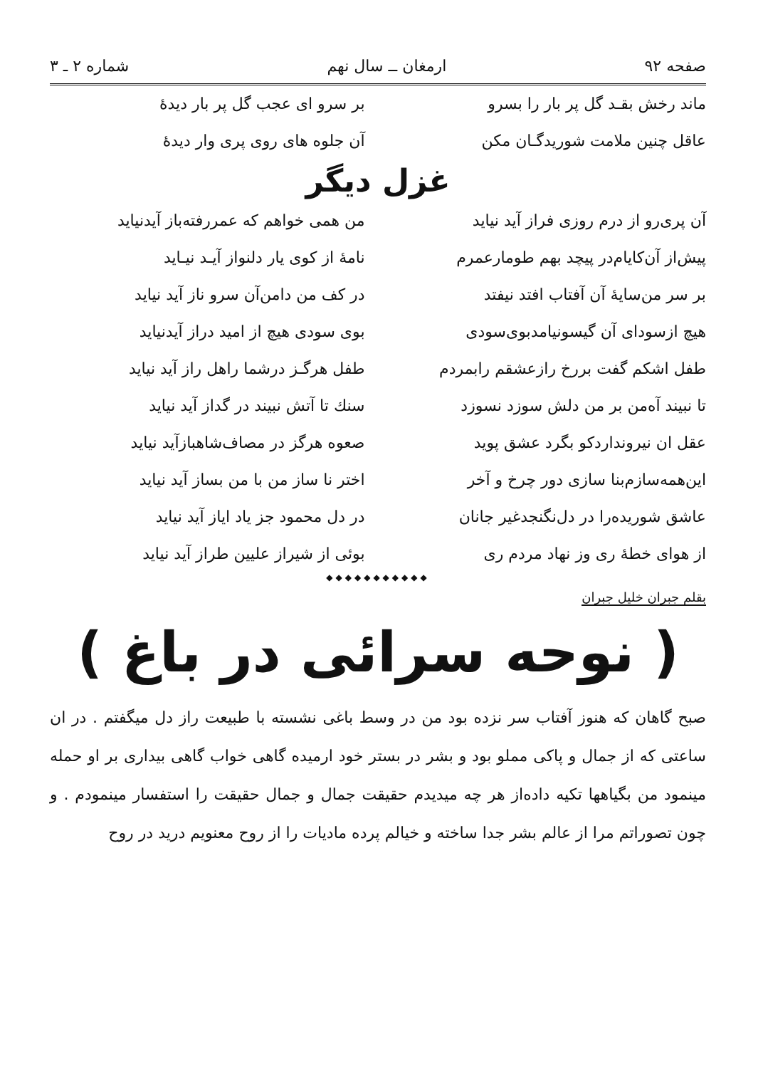صفحه ۹۲ ارمغان ــ سال نهم شماره ۲ ـ ۳
ماند رخش بقـد گل پر بار را بسرو بر سرو ای عجب گل پر بار دیدهٔ
عاقل چنین ملامت شوریدگـان مکن آن جلوه های روی پری وار دیدهٔ
غزل دیگر
آن پری‌رو از درم روزی فراز آید نیاید من همی خواهم که عمررفته‌باز آیدنیاید
پیش‌از آن‌کایام‌در پیچد بهم طومارعمرم نامهٔ از کوی یار دلنواز آیـد نیـاید
بر سر من‌سایهٔ آن آفتاب افتد نیفتد در کف من دامن‌آن سرو ناز آید نیاید
هیچ ازسودای آن گیسونیامدبوی‌سودی بوی سودی هیچ از امید دراز آیدنیاید
طفل اشکم گفت بررخ رازعشقم رابمردم طفل هرگـز درشما راهل راز آید نیاید
تا نبیند آه‌من بر من دلش سوزد نسوزد سنك تا آتش نبیند در گداز آید نیاید
عقل ان نیرونداردکو بگرد عشق پوید صعوه هرگز در مصاف‌شاهبازآید نیاید
این‌همه‌سازم‌بنا سازی دور چرخ و آخر اختر نا ساز من با من بساز آید نیاید
عاشق شوریده‌را در دل‌نگنجدغیر جانان در دل محمود جز یاد ایاز آید نیاید
از هوای خطهٔ ری وز نهاد مردم ری بوئی از شیراز علیین طراز آید نیاید
◆◆◆◆◆◆◆◆◆◆◆
بقلم جبران خلیل جبران
( نوحه سرائی در باغ )
صبح گاهان که هنوز آفتاب سر نزده بود من در وسط باغی نشسته با طبیعت راز دل میگفتم . در ان ساعتی که از جمال و پاکی مملو بود و بشر در بستر خود ارمیده گاهی خواب گاهی بیداری بر او حمله مینمود من بگیاهها تکیه داده‌از هر چه میدیدم حقیقت جمال و جمال حقیقت را استفسار مینمودم . و چون تصوراتم مرا از عالم بشر جدا ساخته و خیالم پرده مادیات را از روح معنویم درید در روح